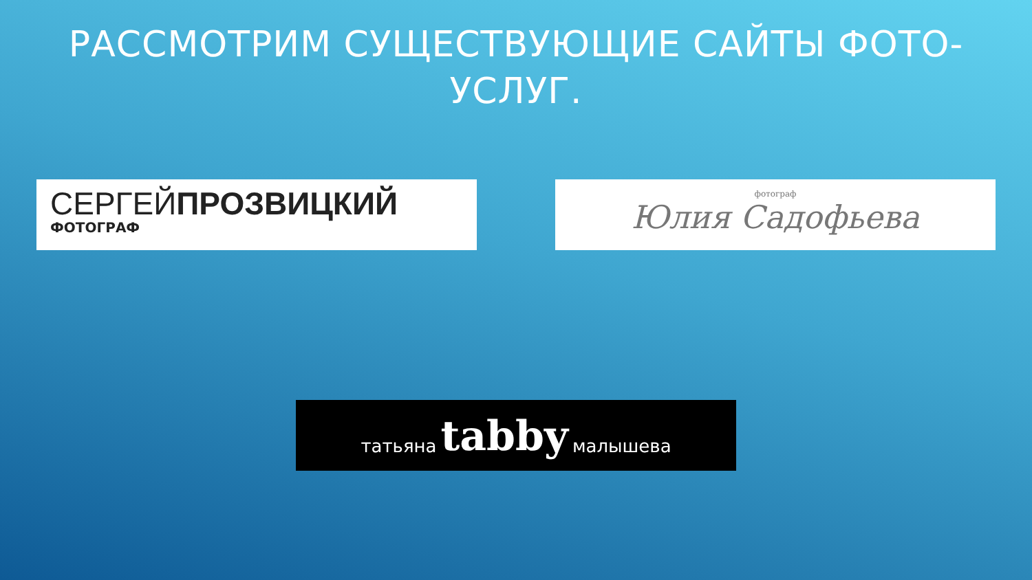РАССМОТРИМ СУЩЕСТВУЮЩИЕ САЙТЫ ФОТО-УСЛУГ.
СЕРГЕЙПРОЗВИЦКИЙ
ФОТОГРАФ
фотограф
Юлия Садофьева
татьяна tabby малышева